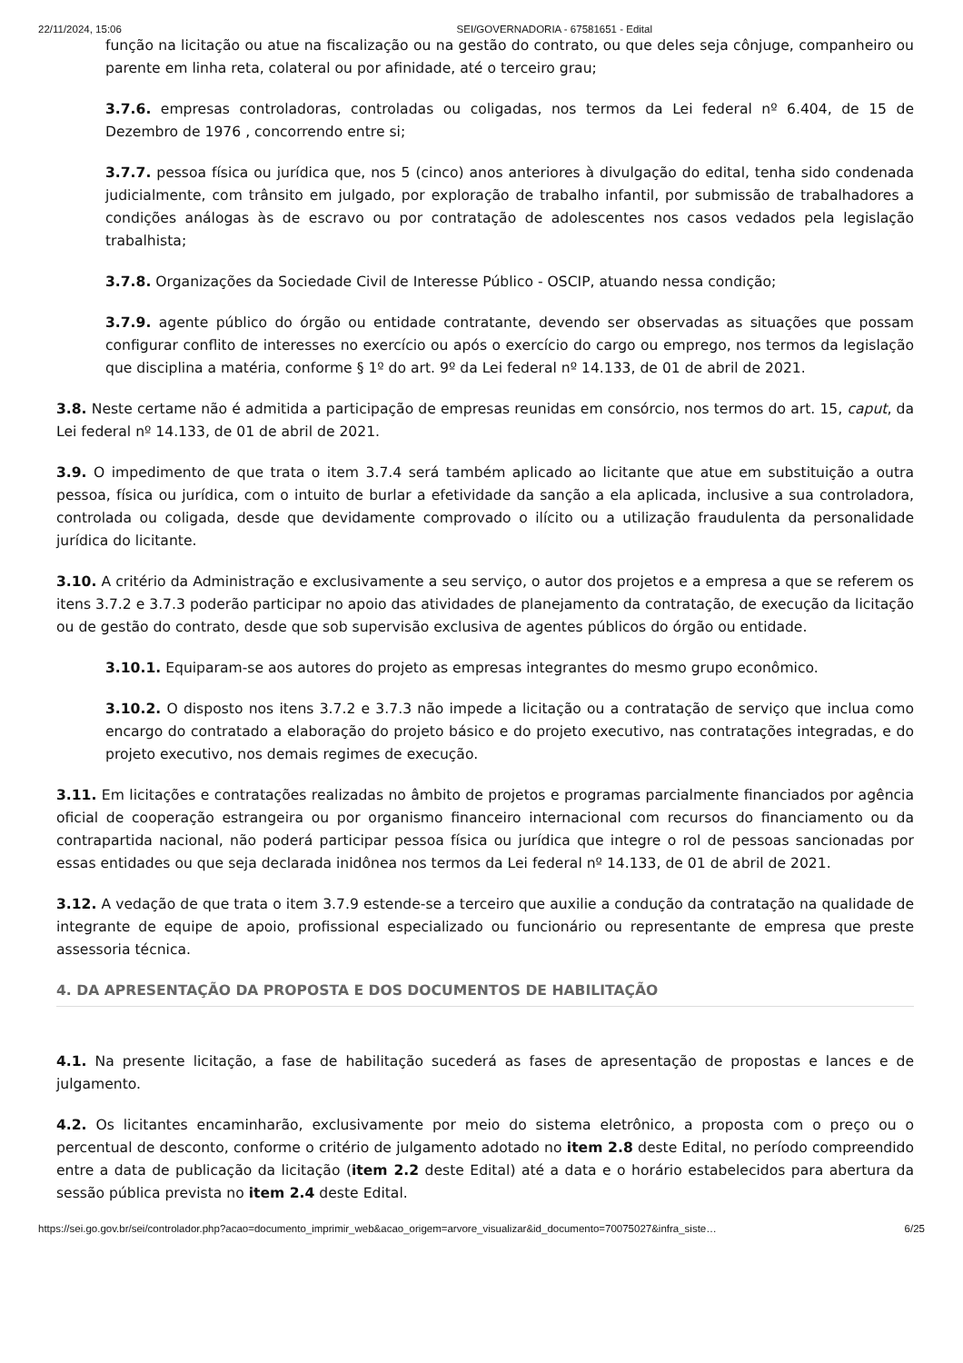22/11/2024, 15:06 SEI/GOVERNADORIA - 67581651 - Edital
função na licitação ou atue na fiscalização ou na gestão do contrato, ou que deles seja cônjuge, companheiro ou parente em linha reta, colateral ou por afinidade, até o terceiro grau;
3.7.6. empresas controladoras, controladas ou coligadas, nos termos da Lei federal nº 6.404, de 15 de Dezembro de 1976 , concorrendo entre si;
3.7.7. pessoa física ou jurídica que, nos 5 (cinco) anos anteriores à divulgação do edital, tenha sido condenada judicialmente, com trânsito em julgado, por exploração de trabalho infantil, por submissão de trabalhadores a condições análogas às de escravo ou por contratação de adolescentes nos casos vedados pela legislação trabalhista;
3.7.8. Organizações da Sociedade Civil de Interesse Público - OSCIP, atuando nessa condição;
3.7.9. agente público do órgão ou entidade contratante, devendo ser observadas as situações que possam configurar conflito de interesses no exercício ou após o exercício do cargo ou emprego, nos termos da legislação que disciplina a matéria, conforme § 1º do art. 9º da Lei federal nº 14.133, de 01 de abril de 2021.
3.8. Neste certame não é admitida a participação de empresas reunidas em consórcio, nos termos do art. 15, caput, da Lei federal nº 14.133, de 01 de abril de 2021.
3.9. O impedimento de que trata o item 3.7.4 será também aplicado ao licitante que atue em substituição a outra pessoa, física ou jurídica, com o intuito de burlar a efetividade da sanção a ela aplicada, inclusive a sua controladora, controlada ou coligada, desde que devidamente comprovado o ilícito ou a utilização fraudulenta da personalidade jurídica do licitante.
3.10. A critério da Administração e exclusivamente a seu serviço, o autor dos projetos e a empresa a que se referem os itens 3.7.2 e 3.7.3 poderão participar no apoio das atividades de planejamento da contratação, de execução da licitação ou de gestão do contrato, desde que sob supervisão exclusiva de agentes públicos do órgão ou entidade.
3.10.1. Equiparam-se aos autores do projeto as empresas integrantes do mesmo grupo econômico.
3.10.2. O disposto nos itens 3.7.2 e 3.7.3 não impede a licitação ou a contratação de serviço que inclua como encargo do contratado a elaboração do projeto básico e do projeto executivo, nas contratações integradas, e do projeto executivo, nos demais regimes de execução.
3.11. Em licitações e contratações realizadas no âmbito de projetos e programas parcialmente financiados por agência oficial de cooperação estrangeira ou por organismo financeiro internacional com recursos do financiamento ou da contrapartida nacional, não poderá participar pessoa física ou jurídica que integre o rol de pessoas sancionadas por essas entidades ou que seja declarada inidônea nos termos da Lei federal nº 14.133, de 01 de abril de 2021.
3.12. A vedação de que trata o item 3.7.9 estende-se a terceiro que auxilie a condução da contratação na qualidade de integrante de equipe de apoio, profissional especializado ou funcionário ou representante de empresa que preste assessoria técnica.
4. DA APRESENTAÇÃO DA PROPOSTA E DOS DOCUMENTOS DE HABILITAÇÃO
4.1. Na presente licitação, a fase de habilitação sucederá as fases de apresentação de propostas e lances e de julgamento.
4.2. Os licitantes encaminharão, exclusivamente por meio do sistema eletrônico, a proposta com o preço ou o percentual de desconto, conforme o critério de julgamento adotado no item 2.8 deste Edital, no período compreendido entre a data de publicação da licitação (item 2.2 deste Edital) até a data e o horário estabelecidos para abertura da sessão pública prevista no item 2.4 deste Edital.
https://sei.go.gov.br/sei/controlador.php?acao=documento_imprimir_web&acao_origem=arvore_visualizar&id_documento=70075027&infra_siste… 6/25